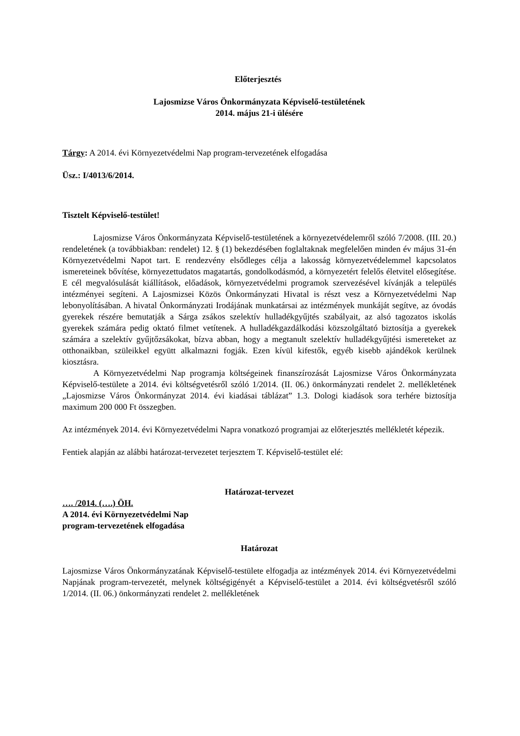Előterjesztés
Lajosmizse Város Önkormányzata Képviselő-testületének
2014. május 21-i ülésére
Tárgy: A 2014. évi Környezetvédelmi Nap program-tervezetének elfogadása
Üsz.: I/4013/6/2014.
Tisztelt Képviselő-testület!
Lajosmizse Város Önkormányzata Képviselő-testületének a környezetvédelemről szóló 7/2008. (III. 20.) rendeletének (a továbbiakban: rendelet) 12. § (1) bekezdésében foglaltaknak megfelelően minden év május 31-én Környezetvédelmi Napot tart. E rendezvény elsődleges célja a lakosság környezetvédelemmel kapcsolatos ismereteinek bővítése, környezettudatos magatartás, gondolkodásmód, a környezetért felelős életvitel elősegítése. E cél megvalósulását kiállítások, előadások, környezetvédelmi programok szervezésével kívánják a település intézményei segíteni. A Lajosmizsei Közös Önkormányzati Hivatal is részt vesz a Környezetvédelmi Nap lebonyolításában. A hivatal Önkormányzati Irodájának munkatársai az intézmények munkáját segítve, az óvodás gyerekek részére bemutatják a Sárga zsákos szelektív hulladékgyűjtés szabályait, az alsó tagozatos iskolás gyerekek számára pedig oktató filmet vetítenek. A hulladékgazdálkodási közszolgáltató biztosítja a gyerekek számára a szelektív gyűjtőzsákokat, bízva abban, hogy a megtanult szelektív hulladékgyűjtési ismereteket az otthonaikban, szüleikkel együtt alkalmazni fogják. Ezen kívül kifestők, egyéb kisebb ajándékok kerülnek kiosztásra.
A Környezetvédelmi Nap programja költségeinek finanszírozását Lajosmizse Város Önkormányzata Képviselő-testülete a 2014. évi költségvetésről szóló 1/2014. (II. 06.) önkormányzati rendelet 2. mellékletének „Lajosmizse Város Önkormányzat 2014. évi kiadásai táblázat” 1.3. Dologi kiadások sora terhére biztosítja maximum 200 000 Ft összegben.
Az intézmények 2014. évi Környezetvédelmi Napra vonatkozó programjai az előterjesztés mellékletét képezik.
Fentiek alapján az alábbi határozat-tervezetet terjesztem T. Képviselő-testület elé:
Határozat-tervezet
…. /2014. (….) ÖH.
A 2014. évi Környezetvédelmi Nap
program-tervezetének elfogadása
Határozat
Lajosmizse Város Önkormányzatának Képviselő-testülete elfogadja az intézmények 2014. évi Környezetvédelmi Napjának program-tervezetét, melynek költségigényét a Képviselő-testület a 2014. évi költségvetésről szóló 1/2014. (II. 06.) önkormányzati rendelet 2. mellékletének